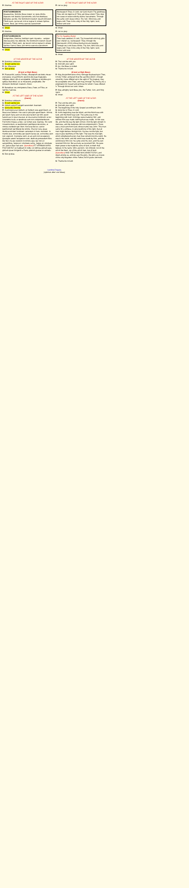| AT THE RIGHT SIDE OF THE ALTAR P: Oremus. | AT THE RIGHT SIDE OF THE ALTAR P: Let us pray. |
| POSTCOMMUNION Quaesumus, Domine Deus noster: ut, quos divinis reparare non desinis Sacramentis, tuis non destituas benignus auxiliis. Per Dominum nostrum Jesum Christum, Filium tuum, qui tecum vivit et regnat in unitate Spiritus Sancti, Deus, per omnia saecula saeculorum. S: Amen. P: Oremus. POSTCOMMUNION Sumpsimus, Domine, familiam tuam mysteria... semper intercessione nos defende. Per Dominum nostrum Jesum Christum, Filium tuum, qui tecum vivit et regnat in unitate Spiritus Sancti, Deus, per omnia saecula saeculorum. S: Amen. | We beseech Thee, O Lord, our God, that in Thy goodness Thou wilt not deprive of Thine aid those whom Thou dost not cease to renew with thy divine Sacraments. Through the same Lord Jesus Christ, Thy Son, Who lives and reigns with Thee in the unity of the Holy Spirit, God, forever and ever. S: Amen. P: Let us pray. For St. Agapitus Martyr Thou hast satisfied, O Lord, Thy household with holy gifts: ever cherish us, we beseech Thee, through the intercession of him whose festival we are keeping. Through our Lord Jesus Christ, Thy Son, Who lives and reigns with Thee in the unity of the Holy Spirit, God, forever and ever. S: Amen. |
| AT THE CENTER OF THE ALTAR P: Dominus vobiscum. S: Et cum spiritu tuo. P: Ite, Missa est. S: Deo gratias. (Kneel at High Mass) P: Placeat tibi, sancta Trinitas, obsequium servitutis meae: et praesta; ut sacrificium, quod oculis tuae majestatis indignus obtuli, tibi sit acceptabile, mihique et omnibus pro quibus illud obtuli, sit, te miserante, propitiabile. Per Christum Dominum nostrum. Amen. P: Benedicat vos omnipotens Deus, Pater, et Filius, et Spiritus Sanctus. S: Amen. AT THE LEFT SIDE OF THE ALTAR (Stand) P: Dominus vobiscum. S: Et cum spiritu tuo. P: Initium sancti Evangelii secundum Joannem. S: Gloria tibi, Domine. P: In principio erat Verbum, et Verbum erat apud Deum, et Deus erat Verbum. Hoc erat in principio apud Deum. Omnia per ipsum facta sunt: et sine ipso factum est nihil, quod factum est: in ipso vita erat, et vita erat lux hominum: et lux in tenebris lucet, et tenebrae eam non comprehenderunt. Fuit homo missus a Deo, cui nomen erat Joannes. Hic venit in testimonium, ut testimonium perhiberet de lumine, ut omnes crederent per illum. Non erat ille lux, sed ut testimonium perhiberet de lumine. Erat lux vera, quae illuminat omnem hominem venientem in hunc mundum. In mundo erat, et mundus per ipsum factus est, et mundus eum non cognovit. In propria venit, et sui eum non receperunt. Quotquot autem receperunt eum, dedit eis potestatem filios Dei fieri, his qui credunt in nomine ejus: qui non ex sanguinibus, neque ex voluntate carnis, neque ex voluntate viri, sed ex Deo nati sunt. (Genuflect) ET VERBUM CARO FACTUM EST, et habitavit in nobis: et vidimus gloriam ejus, gloriam quasi Unigeniti a Patre, plenum gratiae et veritatis. S: Deo gratias. | AT THE CENTER OF THE ALTAR P: The Lord be with you. S: And with your spirit. P: Go, the Mass is ended. S: Thanks be to God. (Kneel at High Mass) P: May the performance of my homage be pleasing to Thee, O holy Trinity: and grant that the sacrifice which I, though unworthy, have offered up in the sight of Thy majesty, may be acceptable unto Thee, and may, through Thy mercy, be a propitiation for myself and all those for whom I have offered it. Through Christ our Lord. Amen. P: May almighty God bless you, the Father, Son, and Holy Spirit. S: Amen. AT THE LEFT SIDE OF THE ALTAR (Stand) P: The Lord be with you. S: And with your spirit. P: The beginning of the holy Gospel according to John. S: Glory be to Thee, O Lord. P: In the beginning was the Word, and the Word was with God, and the Word was God. The same was in the beginning with God. All things were made by Him: and without Him was made nothing that was made. In Him was life, and the life was the light of men. And the light shineth in darkness, and the darkness did not comprehend it. There was a man sent from God, whose name was John. This man came for a witness, to give testimony of the light, that all men might believe through him. He was not the light, but was to give testimony of the light. That was the true light, which enlighteneth every man that cometh into this world. He was in the world, and the world was made by Him, and the world knew Him not. He came unto His own, and His own received Him not. But as many as received Him, He gave them power to be made the sons of God, to them that believe in His name. Who are born, not of blood, nor of the will of the flesh, nor of the will of man, but of God. (Genuflect) AND THE WORD WAS MADE FLESH, and dwelt among us, and we saw His glory, the glory as it were of the only begotten of the Father, full of grace and truth. S: Thanks be to God. |
Leonine Prayers
(optional after Low Mass)